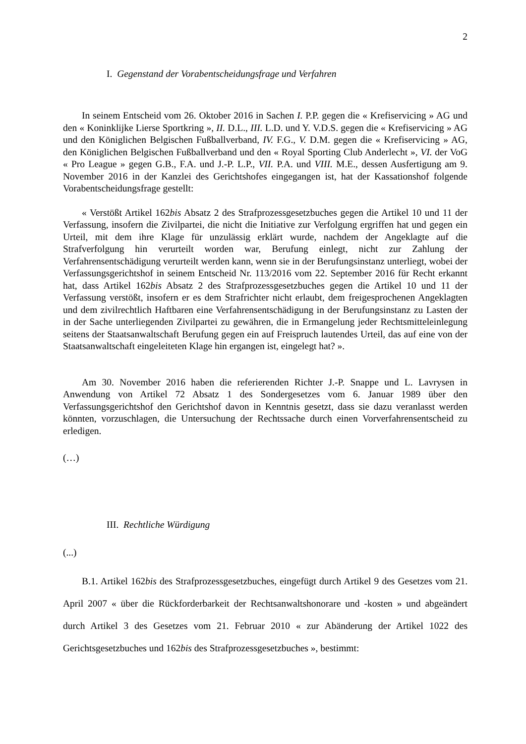2
I. Gegenstand der Vorabentscheidungsfrage und Verfahren
In seinem Entscheid vom 26. Oktober 2016 in Sachen I. P.P. gegen die « Krefiservicing » AG und den « Koninklijke Lierse Sportkring », II. D.L., III. L.D. und Y. V.D.S. gegen die « Krefiservicing » AG und den Königlichen Belgischen Fußballverband, IV. F.G., V. D.M. gegen die « Krefiservicing » AG, den Königlichen Belgischen Fußballverband und den « Royal Sporting Club Anderlecht », VI. der VoG « Pro League » gegen G.B., F.A. und J.-P. L.P., VII. P.A. und VIII. M.E., dessen Ausfertigung am 9. November 2016 in der Kanzlei des Gerichtshofes eingegangen ist, hat der Kassationshof folgende Vorabentscheidungsfrage gestellt:
« Verstößt Artikel 162bis Absatz 2 des Strafprozessgesetzbuches gegen die Artikel 10 und 11 der Verfassung, insofern die Zivilpartei, die nicht die Initiative zur Verfolgung ergriffen hat und gegen ein Urteil, mit dem ihre Klage für unzulässig erklärt wurde, nachdem der Angeklagte auf die Strafverfolgung hin verurteilt worden war, Berufung einlegt, nicht zur Zahlung der Verfahrensentschädigung verurteilt werden kann, wenn sie in der Berufungsinstanz unterliegt, wobei der Verfassungsgerichtshof in seinem Entscheid Nr. 113/2016 vom 22. September 2016 für Recht erkannt hat, dass Artikel 162bis Absatz 2 des Strafprozessgesetzbuches gegen die Artikel 10 und 11 der Verfassung verstößt, insofern er es dem Strafrichter nicht erlaubt, dem freigesprochenen Angeklagten und dem zivilrechtlich Haftbaren eine Verfahrensentschädigung in der Berufungsinstanz zu Lasten der in der Sache unterliegenden Zivilpartei zu gewähren, die in Ermangelung jeder Rechtsmitteleinlegung seitens der Staatsanwaltschaft Berufung gegen ein auf Freispruch lautendes Urteil, das auf eine von der Staatsanwaltschaft eingeleiteten Klage hin ergangen ist, eingelegt hat? ».
Am 30. November 2016 haben die referierenden Richter J.-P. Snappe und L. Lavrysen in Anwendung von Artikel 72 Absatz 1 des Sondergesetzes vom 6. Januar 1989 über den Verfassungsgerichtshof den Gerichtshof davon in Kenntnis gesetzt, dass sie dazu veranlasst werden könnten, vorzuschlagen, die Untersuchung der Rechtssache durch einen Vorverfahrensentscheid zu erledigen.
(…)
III. Rechtliche Würdigung
(...)
B.1. Artikel 162bis des Strafprozessgesetzbuches, eingefügt durch Artikel 9 des Gesetzes vom 21. April 2007 « über die Rückforderbarkeit der Rechtsanwaltshonorare und -kosten » und abgeändert durch Artikel 3 des Gesetzes vom 21. Februar 2010 « zur Abänderung der Artikel 1022 des Gerichtsgesetzbuches und 162bis des Strafprozessgesetzbuches », bestimmt: